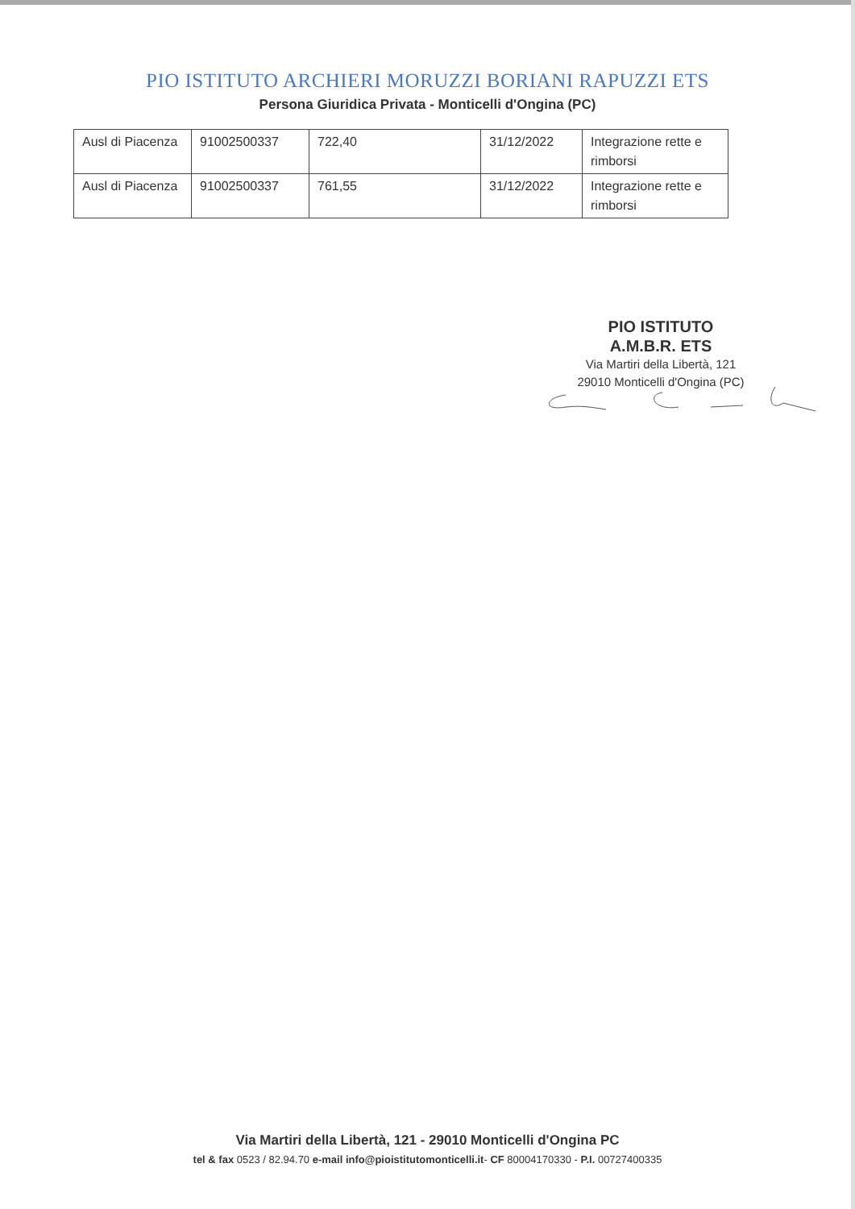PIO ISTITUTO ARCHIERI MORUZZI BORIANI RAPUZZI ETS
Persona Giuridica Privata - Monticelli d'Ongina (PC)
| Ausl di Piacenza | 91002500337 | 722,40 | 31/12/2022 | Integrazione rette e rimborsi |
| Ausl di Piacenza | 91002500337 | 761,55 | 31/12/2022 | Integrazione rette e rimborsi |
PIO ISTITUTO
A.M.B.R. ETS
Via Martiri della Libertà, 121
29010 Monticelli d'Ongina (PC)
Via Martiri della Libertà, 121 - 29010 Monticelli d'Ongina PC
tel & fax 0523 / 82.94.70 e-mail info@pioistitutomonticelli.it- CF 80004170330 - P.I. 00727400335